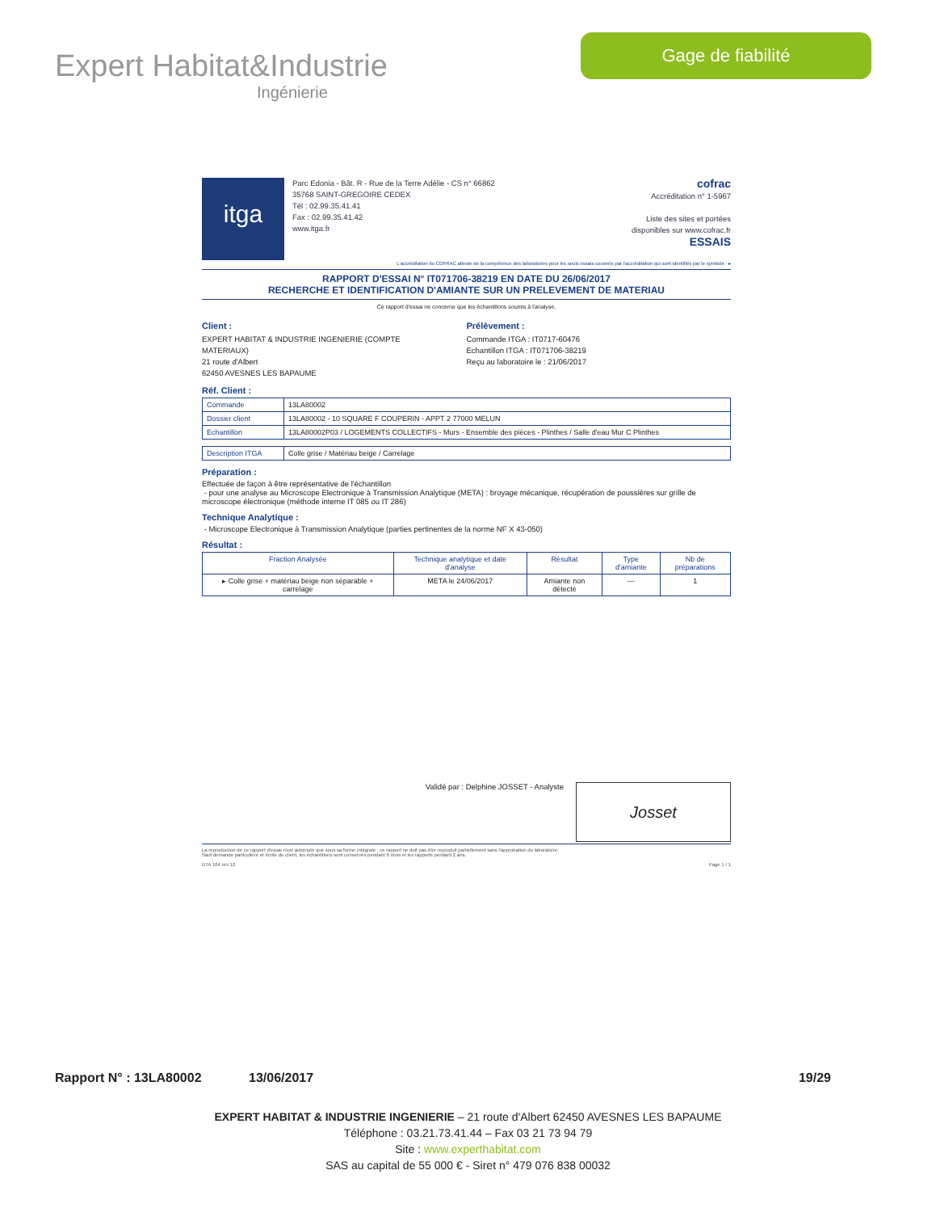Expert Habitat&Industrie
Ingénierie
Gage de fiabilité
itga
Parc Edonia - Bât. R - Rue de la Terre Adélie - CS n° 66862
35768 SAINT-GREGOIRE CEDEX
Tél : 02.99.35.41.41
Fax : 02.99.35.41.42
www.itga.fr
cofrac
Accréditation n° 1-5967
Liste des sites et portées
disponibles sur www.cofrac.fr
ESSAIS
L'accréditation du COFRAC atteste de la compétence des laboratoires pour les seuls essais couverts par l'accréditation qui sont identifiés par le symbole : ▸
RAPPORT D'ESSAI N° IT071706-38219 EN DATE DU 26/06/2017
RECHERCHE ET IDENTIFICATION D'AMIANTE SUR UN PRELEVEMENT DE MATERIAU
Ce rapport d'essai ne concerne que les échantillons soumis à l'analyse.
Client :
EXPERT HABITAT & INDUSTRIE INGENIERIE (COMPTE
MATERIAUX)
21 route d'Albert
62450 AVESNES LES BAPAUME
Prélèvement :
Commande ITGA : IT0717-60476
Echantillon ITGA : IT071706-38219
Reçu au laboratoire le : 21/06/2017
Réf. Client :
| Commande | 13LA80002 |
| Dossier client | 13LA80002 - 10 SQUARE F COUPERIN - APPT 2 77000 MELUN |
| Echantillon | 13LA80002P03 / LOGEMENTS COLLECTIFS - Murs - Ensemble des pièces - Plinthes / Salle d'eau Mur C Plinthes |
| Description ITGA | Colle grise / Matériau beige / Carrelage |
Préparation :
Effectuée de façon à être représentative de l'échantillon
- pour une analyse au Microscope Electronique à Transmission Analytique (META) : broyage mécanique, récupération de poussières sur grille de microscope électronique (méthode interne IT 085 ou IT 286)
Technique Analytique :
- Microscope Electronique à Transmission Analytique (parties pertinentes de la norme NF X 43-050)
Résultat :
| Fraction Analysée | Technique analytique et date d'analyse | Résultat | Type d'amiante | Nb de préparations |
| --- | --- | --- | --- | --- |
| ▸ Colle grise + matériau beige non séparable + carrelage | META le 24/06/2017 | Amiante non détecté | --- | 1 |
Validé par : Delphine JOSSET - Analyste
Josset
La reproduction de ce rapport d'essai n'est autorisée que sous sa forme intégrale ; ce rapport ne doit pas être reproduit partiellement sans l'approbation du laboratoire.
Sauf demande particulière et écrite du client, les échantillons sont conservés pendant 6 mois et les rapports pendant 2 ans.
DTA 164 rev 12 Page 1 / 1
Rapport N° : 13LA80002 13/06/2017 19/29
EXPERT HABITAT & INDUSTRIE INGENIERIE – 21 route d'Albert 62450 AVESNES LES BAPAUME
Téléphone : 03.21.73.41.44 – Fax 03 21 73 94 79
Site : www.experthabitat.com
SAS au capital de 55 000 € - Siret n° 479 076 838 00032